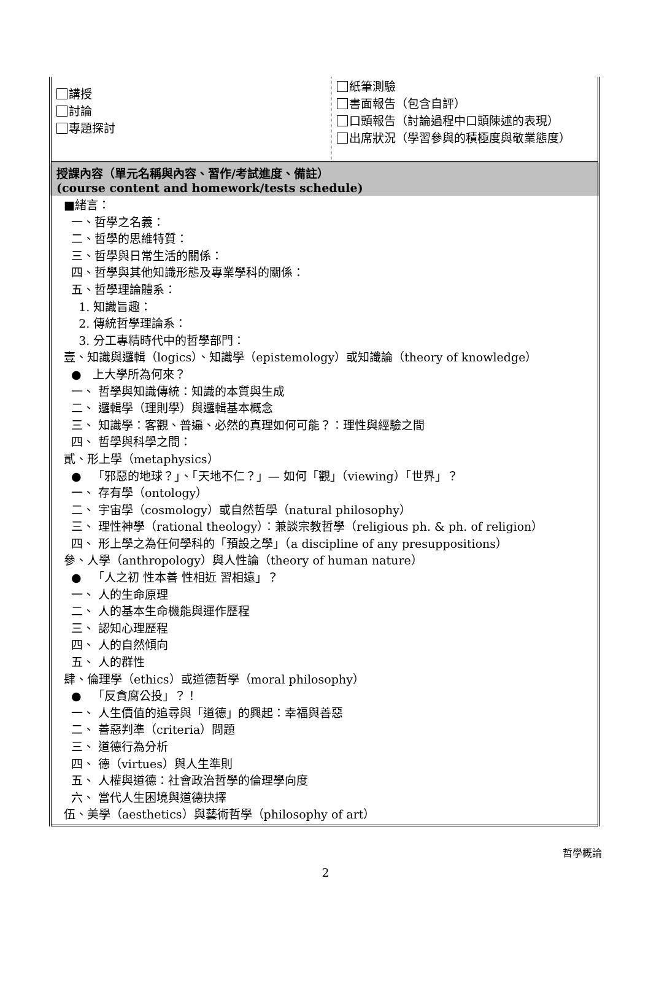| 講授 討論 專題探討 | 紙筆測驗 書面報告（包含自評） 口頭報告（討論過程中口頭陳述的表現） 出席狀況（學習參與的積極度與敬業態度） |
| 授課內容（單元名稱與內容、習作/考試進度、備註） (course content and homework/tests schedule) | |
| ■緒言： 一、哲學之名義： 二、哲學的思維特質： 三、哲學與日常生活的關係： 四、哲學與其他知識形態及專業學科的關係： 五、哲學理論體系： 1. 知識旨趣： 2. 傳統哲學理論系： 3. 分工專精時代中的哲學部門： 壹、知識與邏輯（logics）、知識學（epistemology）或知識論（theory of knowledge） ● 上大學所為何來？ 一、 哲學與知識傳統：知識的本質與生成 二、 邏輯學（理則學）與邏輯基本概念 三、 知識學：客觀、普遍、必然的真理如何可能？：理性與經驗之間 四、 哲學與科學之間： 貳、形上學（metaphysics） ● 「邪惡的地球？」、「天地不仁？」— 如何「觀」（viewing）「世界」？ 一、 存有學（ontology） 二、 宇宙學（cosmology）或自然哲學（natural philosophy） 三、 理性神學（rational theology）：兼談宗教哲學（religious ph. & ph. of religion） 四、 形上學之為任何學科的「預設之學」（a discipline of any presuppositions） 參、人學（anthropology）與人性論（theory of human nature） ● 「人之初 性本善 性相近 習相遠」？ 一、 人的生命原理 二、 人的基本生命機能與運作歷程 三、 認知心理歷程 四、 人的自然傾向 五、 人的群性 肆、倫理學（ethics）或道德哲學（moral philosophy） ● 「反貪腐公投」？！ 一、 人生價值的追尋與「道德」的興起：幸福與善惡 二、 善惡判準（criteria）問題 三、 道德行為分析 四、 德（virtues）與人生準則 五、 人權與道德：社會政治哲學的倫理學向度 六、 當代人生困境與道德抉擇 伍、美學（aesthetics）與藝術哲學（philosophy of art） | |
哲學概論
2